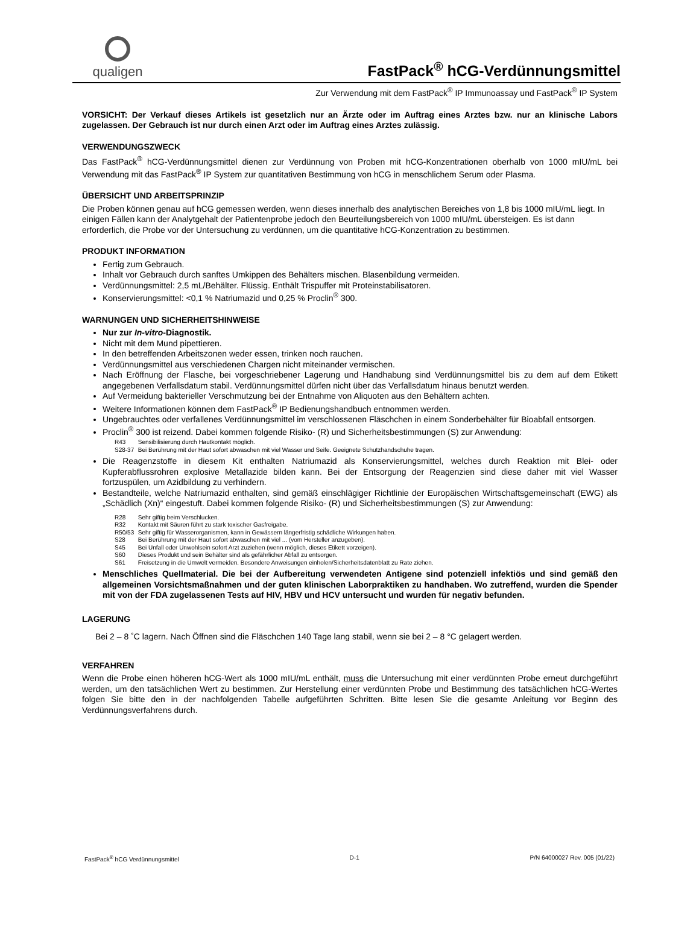qualigen
FastPack<sup>®</sup> hCG-Verdünnungsmittel
Zur Verwendung mit dem FastPack<sup>®</sup> IP Immunoassay und FastPack<sup>®</sup> IP System
VORSICHT: Der Verkauf dieses Artikels ist gesetzlich nur an Ärzte oder im Auftrag eines Arztes bzw. nur an klinische Labors zugelassen. Der Gebrauch ist nur durch einen Arzt oder im Auftrag eines Arztes zulässig.
VERWENDUNGSZWECK
Das FastPack<sup>®</sup> hCG-Verdünnungsmittel dienen zur Verdünnung von Proben mit hCG-Konzentrationen oberhalb von 1000 mIU/mL bei Verwendung mit das FastPack<sup>®</sup> IP System zur quantitativen Bestimmung von hCG in menschlichem Serum oder Plasma.
ÜBERSICHT UND ARBEITSPRINZIP
Die Proben können genau auf hCG gemessen werden, wenn dieses innerhalb des analytischen Bereiches von 1,8 bis 1000 mIU/mL liegt. In einigen Fällen kann der Analytgehalt der Patientenprobe jedoch den Beurteilungsbereich von 1000 mIU/mL übersteigen. Es ist dann erforderlich, die Probe vor der Untersuchung zu verdünnen, um die quantitative hCG-Konzentration zu bestimmen.
PRODUKT INFORMATION
Fertig zum Gebrauch.
Inhalt vor Gebrauch durch sanftes Umkippen des Behälters mischen. Blasenbildung vermeiden.
Verdünnungsmittel: 2,5 mL/Behälter. Flüssig. Enthält Trispuffer mit Proteinstabilisatoren.
Konservierungsmittel: <0,1 % Natriumazid und 0,25 % Proclin<sup>®</sup> 300.
WARNUNGEN UND SICHERHEITSHINWEISE
Nur zur In-vitro-Diagnostik.
Nicht mit dem Mund pipettieren.
In den betreffenden Arbeitszonen weder essen, trinken noch rauchen.
Verdünnungsmittel aus verschiedenen Chargen nicht miteinander vermischen.
Nach Eröffnung der Flasche, bei vorgeschriebener Lagerung und Handhabung sind Verdünnungsmittel bis zu dem auf dem Etikett angegebenen Verfallsdatum stabil. Verdünnungsmittel dürfen nicht über das Verfallsdatum hinaus benutzt werden.
Auf Vermeidung bakterieller Verschmutzung bei der Entnahme von Aliquoten aus den Behältern achten.
Weitere Informationen können dem FastPack<sup>®</sup> IP Bedienungshandbuch entnommen werden.
Ungebrauchtes oder verfallenes Verdünnungsmittel im verschlossenen Fläschchen in einem Sonderbehälter für Bioabfall entsorgen.
Proclin<sup>®</sup> 300 ist reizend. Dabei kommen folgende Risiko- (R) und Sicherheitsbestimmungen (S) zur Anwendung:
R43 Sensibilisierung durch Hautkontakt möglich.
S28-37 Bei Berührung mit der Haut sofort abwaschen mit viel Wasser und Seife. Geeignete Schutzhandschuhe tragen.
Die Reagenzstoffe in diesem Kit enthalten Natriumazid als Konservierungsmittel, welches durch Reaktion mit Blei- oder Kupferabflussrohren explosive Metallazide bilden kann. Bei der Entsorgung der Reagenzien sind diese daher mit viel Wasser fortzuspülen, um Azidbildung zu verhindern.
Bestandteile, welche Natriumazid enthalten, sind gemäß einschlägiger Richtlinie der Europäischen Wirtschaftsgemeinschaft (EWG) als „Schädlich (Xn)“ eingestuft. Dabei kommen folgende Risiko- (R) und Sicherheitsbestimmungen (S) zur Anwendung:
R28 Sehr giftig beim Verschlucken.
R32 Kontakt mit Säuren führt zu stark toxischer Gasfreigabe.
R50/53 Sehr giftig für Wasserorganismen, kann in Gewässern längerfristig schädliche Wirkungen haben.
S28 Bei Berührung mit der Haut sofort abwaschen mit viel ... (vom Hersteller anzugeben).
S45 Bei Unfall oder Unwohlsein sofort Arzt zuziehen (wenn möglich, dieses Etikett vorzeigen).
S60 Dieses Produkt und sein Behälter sind als gefährlicher Abfall zu entsorgen.
S61 Freisetzung in die Umwelt vermeiden. Besondere Anweisungen einholen/Sicherheitsdatenblatt zu Rate ziehen.
Menschliches Quellmaterial. Die bei der Aufbereitung verwendeten Antigene sind potenziell infektiös und sind gemäß den allgemeinen Vorsichtsmaßnahmen und der guten klinischen Laborpraktiken zu handhaben. Wo zutreffend, wurden die Spender mit von der FDA zugelassenen Tests auf HIV, HBV und HCV untersucht und wurden für negativ befunden.
LAGERUNG
Bei 2 – 8 ˚C lagern. Nach Öffnen sind die Fläschchen 140 Tage lang stabil, wenn sie bei 2 – 8 °C gelagert werden.
VERFAHREN
Wenn die Probe einen höheren hCG-Wert als 1000 mIU/mL enthält, muss die Untersuchung mit einer verdünnten Probe erneut durchgeführt werden, um den tatsächlichen Wert zu bestimmen. Zur Herstellung einer verdünnten Probe und Bestimmung des tatsächlichen hCG-Wertes folgen Sie bitte den in der nachfolgenden Tabelle aufgeführten Schritten. Bitte lesen Sie die gesamte Anleitung vor Beginn des Verdünnungsverfahrens durch.
FastPack<sup>®</sup> hCG Verdünnungsmittel D-1 P/N 64000027 Rev. 005 (01/22)